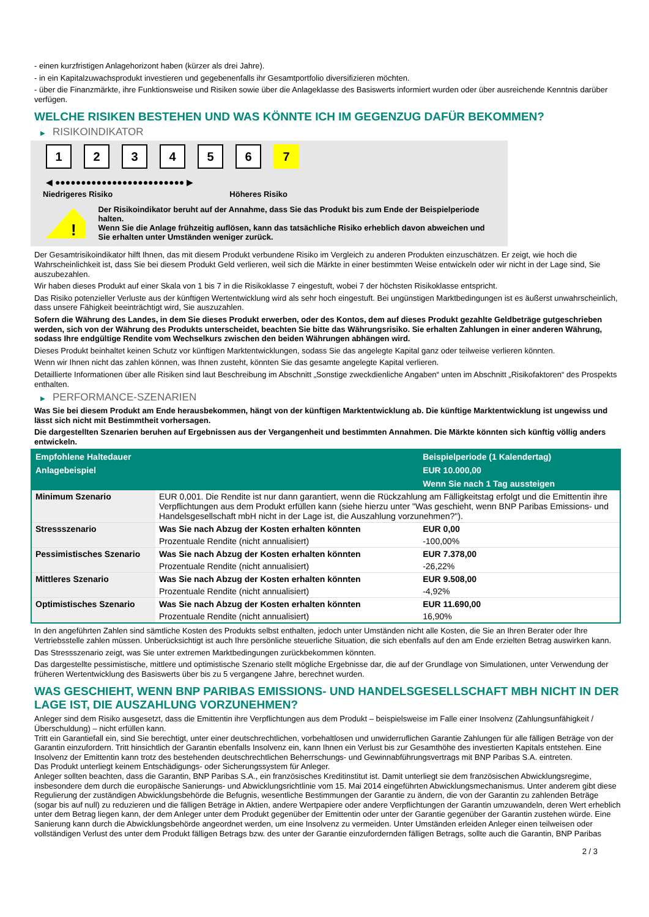- einen kurzfristigen Anlagehorizont haben (kürzer als drei Jahre).
- in ein Kapitalzuwachsprodukt investieren und gegebenenfalls ihr Gesamtportfolio diversifizieren möchten.
- über die Finanzmärkte, ihre Funktionsweise und Risiken sowie über die Anlageklasse des Basiswerts informiert wurden oder über ausreichende Kenntnis darüber verfügen.
WELCHE RISIKEN BESTEHEN UND WAS KÖNNTE ICH IM GEGENZUG DAFÜR BEKOMMEN?
▶ RISIKOINDIKATOR
1 2 3 4 5 6 7
◀ ●●●●●●●●●●●●●●●●●●●●●●●●● ▶
Niedrigeres Risiko Höheres Risiko
!
Der Risikoindikator beruht auf der Annahme, dass Sie das Produkt bis zum Ende der Beispielperiode halten.
Wenn Sie die Anlage frühzeitig auflösen, kann das tatsächliche Risiko erheblich davon abweichen und Sie erhalten unter Umständen weniger zurück.
Der Gesamtrisikoindikator hilft Ihnen, das mit diesem Produkt verbundene Risiko im Vergleich zu anderen Produkten einzuschätzen. Er zeigt, wie hoch die Wahrscheinlichkeit ist, dass Sie bei diesem Produkt Geld verlieren, weil sich die Märkte in einer bestimmten Weise entwickeln oder wir nicht in der Lage sind, Sie auszubezahlen.
Wir haben dieses Produkt auf einer Skala von 1 bis 7 in die Risikoklasse 7 eingestuft, wobei 7 der höchsten Risikoklasse entspricht.
Das Risiko potenzieller Verluste aus der künftigen Wertentwicklung wird als sehr hoch eingestuft. Bei ungünstigen Marktbedingungen ist es äußerst unwahrscheinlich, dass unsere Fähigkeit beeinträchtigt wird, Sie auszuzahlen.
Sofern die Währung des Landes, in dem Sie dieses Produkt erwerben, oder des Kontos, dem auf dieses Produkt gezahlte Geldbeträge gutgeschrieben werden, sich von der Währung des Produkts unterscheidet, beachten Sie bitte das Währungsrisiko. Sie erhalten Zahlungen in einer anderen Währung, sodass Ihre endgültige Rendite vom Wechselkurs zwischen den beiden Währungen abhängen wird.
Dieses Produkt beinhaltet keinen Schutz vor künftigen Marktentwicklungen, sodass Sie das angelegte Kapital ganz oder teilweise verlieren könnten.
Wenn wir Ihnen nicht das zahlen können, was Ihnen zusteht, könnten Sie das gesamte angelegte Kapital verlieren.
Detaillierte Informationen über alle Risiken sind laut Beschreibung im Abschnitt „Sonstige zweckdienliche Angaben“ unten im Abschnitt „Risikofaktoren“ des Prospekts enthalten.
▶ PERFORMANCE-SZENARIEN
Was Sie bei diesem Produkt am Ende herausbekommen, hängt von der künftigen Marktentwicklung ab. Die künftige Marktentwicklung ist ungewiss und lässt sich nicht mit Bestimmtheit vorhersagen.
Die dargestellten Szenarien beruhen auf Ergebnissen aus der Vergangenheit und bestimmten Annahmen. Die Märkte könnten sich künftig völlig anders entwickeln.
| Empfohlene Haltedauer | | Beispielperiode (1 Kalendertag) |
| --- | --- | --- |
| Anlagebeispiel | | EUR 10.000,00 |
| | | Wenn Sie nach 1 Tag aussteigen |
| Minimum Szenario | EUR 0,001. Die Rendite ist nur dann garantiert, wenn die Rückzahlung am Fälligkeitstag erfolgt und die Emittentin ihre Verpflichtungen aus dem Produkt erfüllen kann (siehe hierzu unter "Was geschieht, wenn BNP Paribas Emissions- und Handelsgesellschaft mbH nicht in der Lage ist, die Auszahlung vorzunehmen?"). | |
| Stressszenario | Was Sie nach Abzug der Kosten erhalten könnten | EUR 0,00 |
| | Prozentuale Rendite (nicht annualisiert) | -100,00% |
| Pessimistisches Szenario | Was Sie nach Abzug der Kosten erhalten könnten | EUR 7.378,00 |
| | Prozentuale Rendite (nicht annualisiert) | -26,22% |
| Mittleres Szenario | Was Sie nach Abzug der Kosten erhalten könnten | EUR 9.508,00 |
| | Prozentuale Rendite (nicht annualisiert) | -4,92% |
| Optimistisches Szenario | Was Sie nach Abzug der Kosten erhalten könnten | EUR 11.690,00 |
| | Prozentuale Rendite (nicht annualisiert) | 16,90% |
In den angeführten Zahlen sind sämtliche Kosten des Produkts selbst enthalten, jedoch unter Umständen nicht alle Kosten, die Sie an Ihren Berater oder Ihre Vertriebsstelle zahlen müssen. Unberücksichtigt ist auch Ihre persönliche steuerliche Situation, die sich ebenfalls auf den am Ende erzielten Betrag auswirken kann.
Das Stressszenario zeigt, was Sie unter extremen Marktbedingungen zurückbekommen könnten.
Das dargestellte pessimistische, mittlere und optimistische Szenario stellt mögliche Ergebnisse dar, die auf der Grundlage von Simulationen, unter Verwendung der früheren Wertentwicklung des Basiswerts über bis zu 5 vergangene Jahre, berechnet wurden.
WAS GESCHIEHT, WENN BNP PARIBAS EMISSIONS- UND HANDELSGESELLSCHAFT MBH NICHT IN DER LAGE IST, DIE AUSZAHLUNG VORZUNEHMEN?
Anleger sind dem Risiko ausgesetzt, dass die Emittentin ihre Verpflichtungen aus dem Produkt – beispielsweise im Falle einer Insolvenz (Zahlungsunfähigkeit / Überschuldung) – nicht erfüllen kann.
Tritt ein Garantiefall ein, sind Sie berechtigt, unter einer deutschrechtlichen, vorbehaltlosen und unwiderruflichen Garantie Zahlungen für alle fälligen Beträge von der Garantin einzufordern. Tritt hinsichtlich der Garantin ebenfalls Insolvenz ein, kann Ihnen ein Verlust bis zur Gesamthöhe des investierten Kapitals entstehen. Eine Insolvenz der Emittentin kann trotz des bestehenden deutschrechtlichen Beherrschungs- und Gewinnabführungsvertrags mit BNP Paribas S.A. eintreten.
Das Produkt unterliegt keinem Entschädigungs- oder Sicherungssystem für Anleger.
Anleger sollten beachten, dass die Garantin, BNP Paribas S.A., ein französisches Kreditinstitut ist. Damit unterliegt sie dem französischen Abwicklungsregime, insbesondere dem durch die europäische Sanierungs- und Abwicklungsrichtlinie vom 15. Mai 2014 eingeführten Abwicklungsmechanismus. Unter anderem gibt diese Regulierung der zuständigen Abwicklungsbehörde die Befugnis, wesentliche Bestimmungen der Garantie zu ändern, die von der Garantin zu zahlenden Beträge (sogar bis auf null) zu reduzieren und die fälligen Beträge in Aktien, andere Wertpapiere oder andere Verpflichtungen der Garantin umzuwandeln, deren Wert erheblich unter dem Betrag liegen kann, der dem Anleger unter dem Produkt gegenüber der Emittentin oder unter der Garantie gegenüber der Garantin zustehen würde. Eine Sanierung kann durch die Abwicklungsbehörde angeordnet werden, um eine Insolvenz zu vermeiden. Unter Umständen erleiden Anleger einen teilweisen oder vollständigen Verlust des unter dem Produkt fälligen Betrags bzw. des unter der Garantie einzufordernden fälligen Betrags, sollte auch die Garantin, BNP Paribas
2 / 3